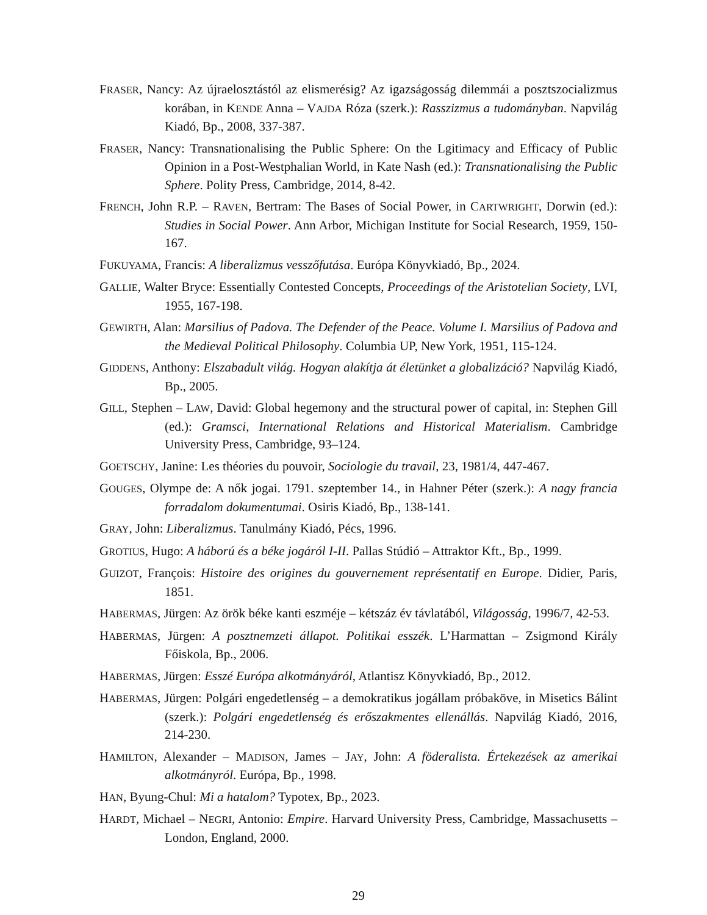FRASER, Nancy: Az újraelosztástól az elismerésig? Az igazságosság dilemmái a posztszocializmus korában, in KENDE Anna – VAJDA Róza (szerk.): Rasszizmus a tudományban. Napvilág Kiadó, Bp., 2008, 337-387.
FRASER, Nancy: Transnationalising the Public Sphere: On the Lgitimacy and Efficacy of Public Opinion in a Post-Westphalian World, in Kate Nash (ed.): Transnationalising the Public Sphere. Polity Press, Cambridge, 2014, 8-42.
FRENCH, John R.P. – RAVEN, Bertram: The Bases of Social Power, in CARTWRIGHT, Dorwin (ed.): Studies in Social Power. Ann Arbor, Michigan Institute for Social Research, 1959, 150-167.
FUKUYAMA, Francis: A liberalizmus vesszőfutása. Európa Könyvkiadó, Bp., 2024.
GALLIE, Walter Bryce: Essentially Contested Concepts, Proceedings of the Aristotelian Society, LVI, 1955, 167-198.
GEWIRTH, Alan: Marsilius of Padova. The Defender of the Peace. Volume I. Marsilius of Padova and the Medieval Political Philosophy. Columbia UP, New York, 1951, 115-124.
GIDDENS, Anthony: Elszabadult világ. Hogyan alakítja át életünket a globalizáció? Napvilág Kiadó, Bp., 2005.
GILL, Stephen – LAW, David: Global hegemony and the structural power of capital, in: Stephen Gill (ed.): Gramsci, International Relations and Historical Materialism. Cambridge University Press, Cambridge, 93–124.
GOETSCHY, Janine: Les théories du pouvoir, Sociologie du travail, 23, 1981/4, 447-467.
GOUGES, Olympe de: A nők jogai. 1791. szeptember 14., in Hahner Péter (szerk.): A nagy francia forradalom dokumentumai. Osiris Kiadó, Bp., 138-141.
GRAY, John: Liberalizmus. Tanulmány Kiadó, Pécs, 1996.
GROTIUS, Hugo: A háború és a béke jogáról I-II. Pallas Stúdió – Attraktor Kft., Bp., 1999.
GUIZOT, François: Histoire des origines du gouvernement représentatif en Europe. Didier, Paris, 1851.
HABERMAS, Jürgen: Az örök béke kanti eszméje – kétszáz év távlatából, Világosság, 1996/7, 42-53.
HABERMAS, Jürgen: A posztnemzeti állapot. Politikai esszék. L’Harmattan – Zsigmond Király Főiskola, Bp., 2006.
HABERMAS, Jürgen: Esszé Európa alkotmányáról, Atlantisz Könyvkiadó, Bp., 2012.
HABERMAS, Jürgen: Polgári engedetlenség – a demokratikus jogállam próbaköve, in Misetics Bálint (szerk.): Polgári engedetlenség és erőszakmentes ellenállás. Napvilág Kiadó, 2016, 214-230.
HAMILTON, Alexander – MADISON, James – JAY, John: A föderalista. Értekezések az amerikai alkotmányról. Európa, Bp., 1998.
HAN, Byung-Chul: Mi a hatalom? Typotex, Bp., 2023.
HARDT, Michael – NEGRI, Antonio: Empire. Harvard University Press, Cambridge, Massachusetts – London, England, 2000.
29